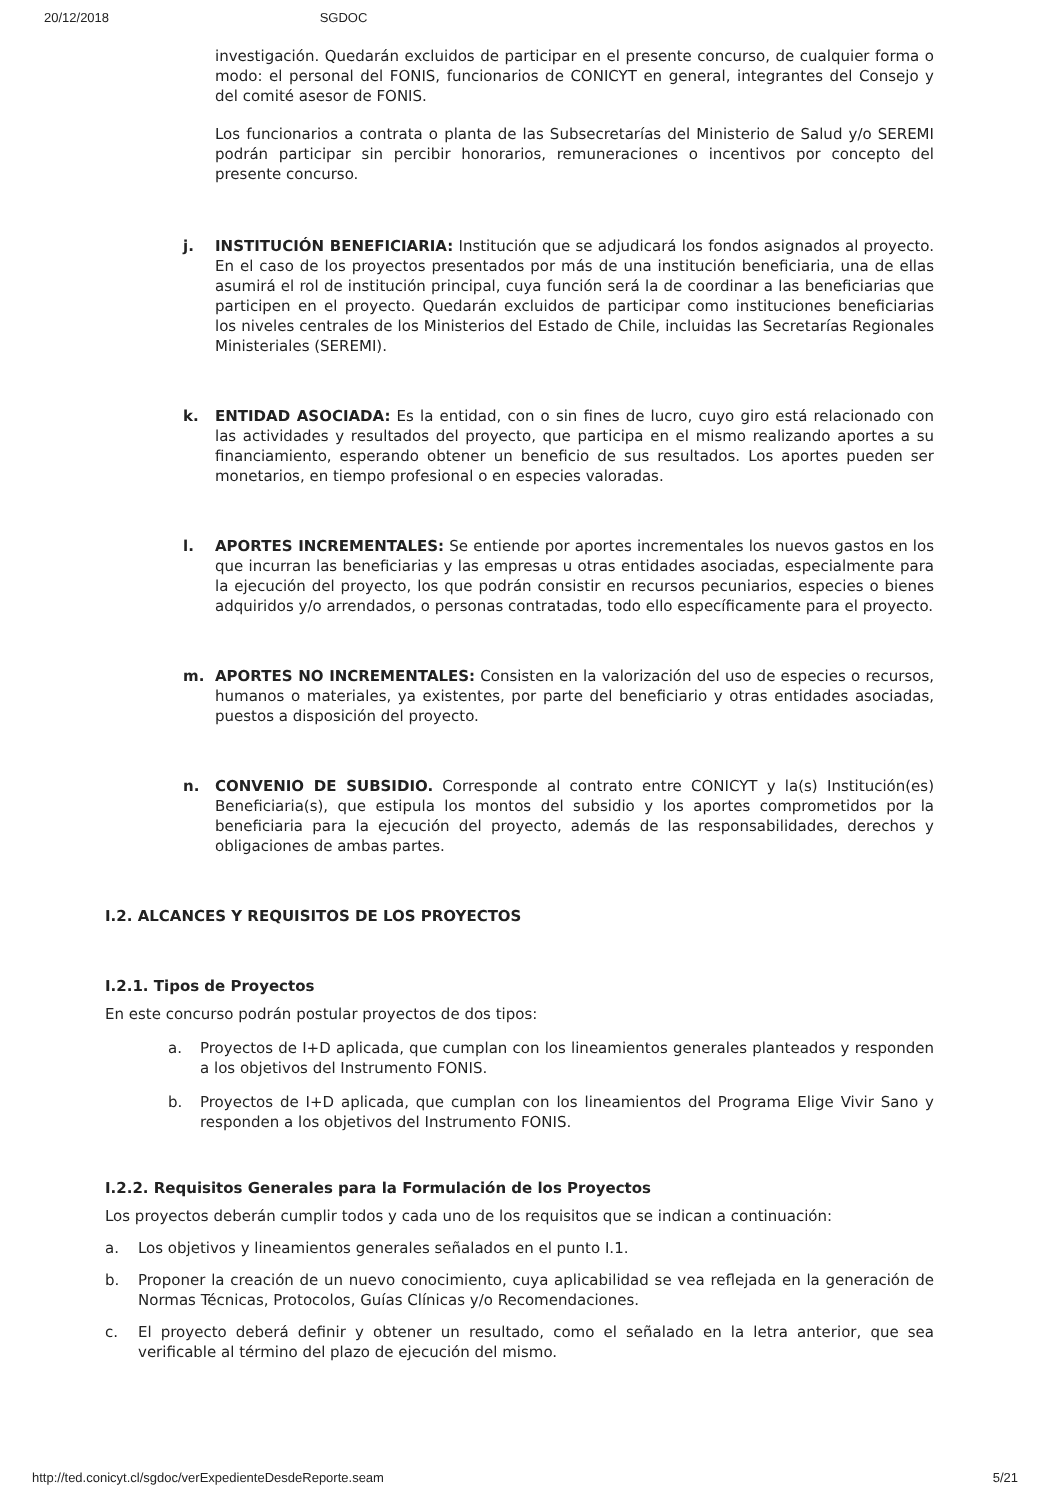20/12/2018 SGDOC
investigación. Quedarán excluidos de participar en el presente concurso, de cualquier forma o modo: el personal del FONIS, funcionarios de CONICYT en general, integrantes del Consejo y del comité asesor de FONIS.
Los funcionarios a contrata o planta de las Subsecretarías del Ministerio de Salud y/o SEREMI podrán participar sin percibir honorarios, remuneraciones o incentivos por concepto del presente concurso.
j. INSTITUCIÓN BENEFICIARIA: Institución que se adjudicará los fondos asignados al proyecto. En el caso de los proyectos presentados por más de una institución beneficiaria, una de ellas asumirá el rol de institución principal, cuya función será la de coordinar a las beneficiarias que participen en el proyecto. Quedarán excluidos de participar como instituciones beneficiarias los niveles centrales de los Ministerios del Estado de Chile, incluidas las Secretarías Regionales Ministeriales (SEREMI).
k. ENTIDAD ASOCIADA: Es la entidad, con o sin fines de lucro, cuyo giro está relacionado con las actividades y resultados del proyecto, que participa en el mismo realizando aportes a su financiamiento, esperando obtener un beneficio de sus resultados. Los aportes pueden ser monetarios, en tiempo profesional o en especies valoradas.
l. APORTES INCREMENTALES: Se entiende por aportes incrementales los nuevos gastos en los que incurran las beneficiarias y las empresas u otras entidades asociadas, especialmente para la ejecución del proyecto, los que podrán consistir en recursos pecuniarios, especies o bienes adquiridos y/o arrendados, o personas contratadas, todo ello específicamente para el proyecto.
m. APORTES NO INCREMENTALES: Consisten en la valorización del uso de especies o recursos, humanos o materiales, ya existentes, por parte del beneficiario y otras entidades asociadas, puestos a disposición del proyecto.
n. CONVENIO DE SUBSIDIO. Corresponde al contrato entre CONICYT y la(s) Institución(es) Beneficiaria(s), que estipula los montos del subsidio y los aportes comprometidos por la beneficiaria para la ejecución del proyecto, además de las responsabilidades, derechos y obligaciones de ambas partes.
I.2. ALCANCES Y REQUISITOS DE LOS PROYECTOS
I.2.1. Tipos de Proyectos
En este concurso podrán postular proyectos de dos tipos:
a. Proyectos de I+D aplicada, que cumplan con los lineamientos generales planteados y responden a los objetivos del Instrumento FONIS.
b. Proyectos de I+D aplicada, que cumplan con los lineamientos del Programa Elige Vivir Sano y responden a los objetivos del Instrumento FONIS.
I.2.2. Requisitos Generales para la Formulación de los Proyectos
Los proyectos deberán cumplir todos y cada uno de los requisitos que se indican a continuación:
a. Los objetivos y lineamientos generales señalados en el punto I.1.
b. Proponer la creación de un nuevo conocimiento, cuya aplicabilidad se vea reflejada en la generación de Normas Técnicas, Protocolos, Guías Clínicas y/o Recomendaciones.
c. El proyecto deberá definir y obtener un resultado, como el señalado en la letra anterior, que sea verificable al término del plazo de ejecución del mismo.
http://ted.conicyt.cl/sgdoc/verExpedienteDesdeReporte.seam 5/21